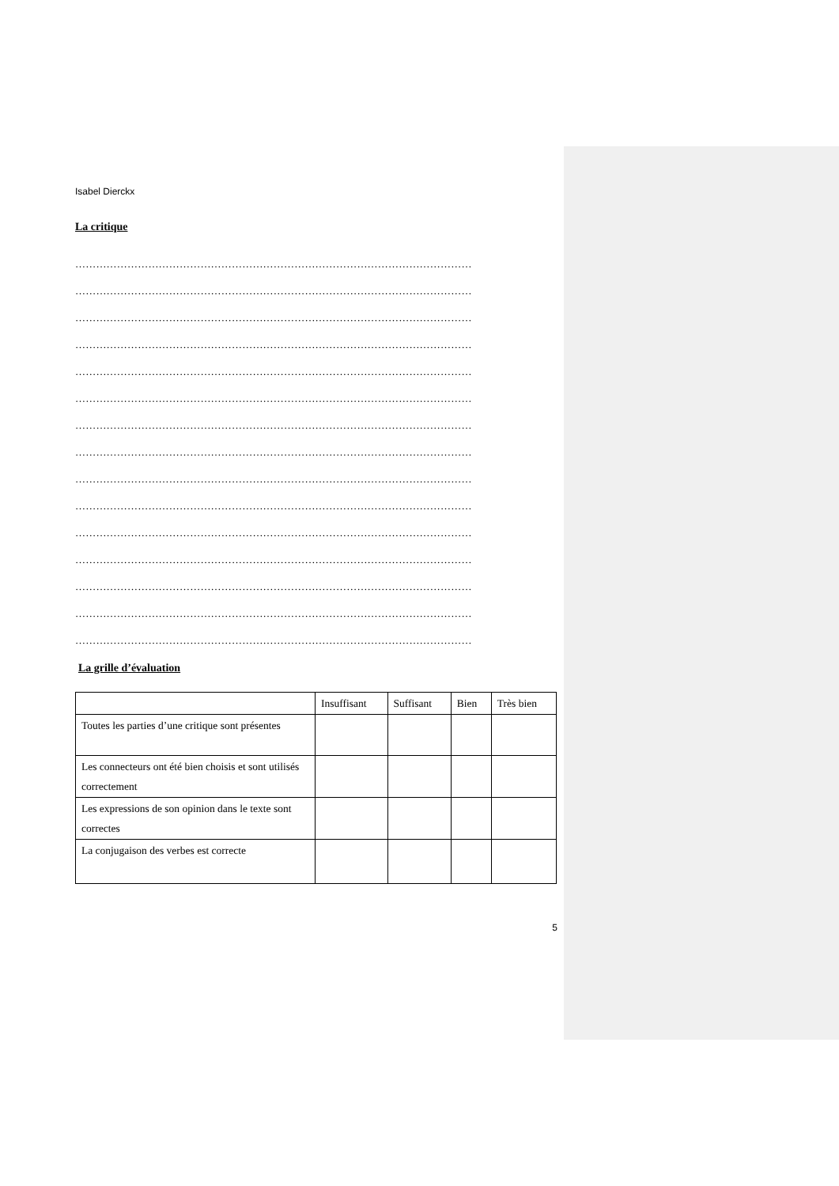Isabel Dierckx
La critique
……………………………………………………………………………………………………
……………………………………………………………………………………………………
……………………………………………………………………………………………………
……………………………………………………………………………………………………
……………………………………………………………………………………………………
……………………………………………………………………………………………………
……………………………………………………………………………………………………
……………………………………………………………………………………………………
……………………………………………………………………………………………………
……………………………………………………………………………………………………
……………………………………………………………………………………………………
……………………………………………………………………………………………………
……………………………………………………………………………………………………
……………………………………………………………………………………………………
……………………………………………………………………………………………………
La grille d’évaluation
| | Insuffisant | Suffisant | Bien | Très bien |
| --- | --- | --- | --- | --- |
| Toutes les parties d’une critique sont présentes | | | | |
| Les connecteurs ont été bien choisis et sont utilisés correctement | | | | |
| Les expressions de son opinion dans le texte sont correctes | | | | |
| La conjugaison des verbes est correcte | | | | |
5